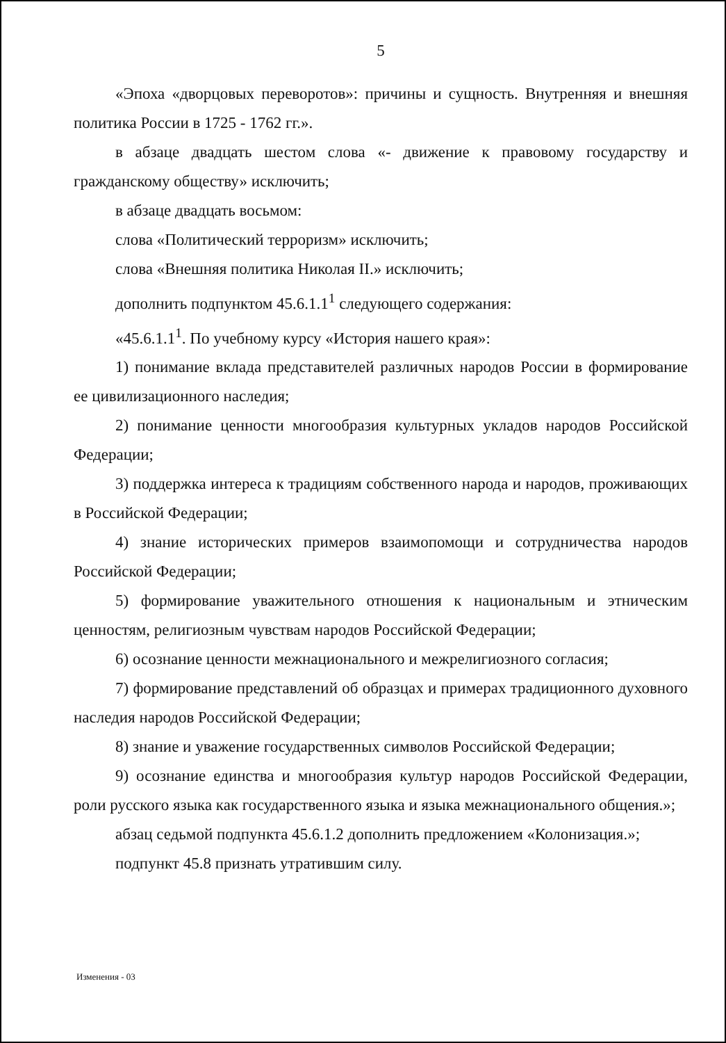5
«Эпоха «дворцовых переворотов»: причины и сущность. Внутренняя и внешняя политика России в 1725 - 1762 гг.».
в абзаце двадцать шестом слова «- движение к правовому государству и гражданскому обществу» исключить;
в абзаце двадцать восьмом:
слова «Политический терроризм» исключить;
слова «Внешняя политика Николая II.» исключить;
дополнить подпунктом 45.6.1.1<sup>1</sup> следующего содержания:
«45.6.1.1<sup>1</sup>. По учебному курсу «История нашего края»:
1) понимание вклада представителей различных народов России в формирование ее цивилизационного наследия;
2) понимание ценности многообразия культурных укладов народов Российской Федерации;
3) поддержка интереса к традициям собственного народа и народов, проживающих в Российской Федерации;
4) знание исторических примеров взаимопомощи и сотрудничества народов Российской Федерации;
5) формирование уважительного отношения к национальным и этническим ценностям, религиозным чувствам народов Российской Федерации;
6) осознание ценности межнационального и межрелигиозного согласия;
7) формирование представлений об образцах и примерах традиционного духовного наследия народов Российской Федерации;
8) знание и уважение государственных символов Российской Федерации;
9) осознание единства и многообразия культур народов Российской Федерации, роли русского языка как государственного языка и языка межнационального общения.»;
абзац седьмой подпункта 45.6.1.2 дополнить предложением «Колонизация.»;
подпункт 45.8 признать утратившим силу.
Изменения - 03